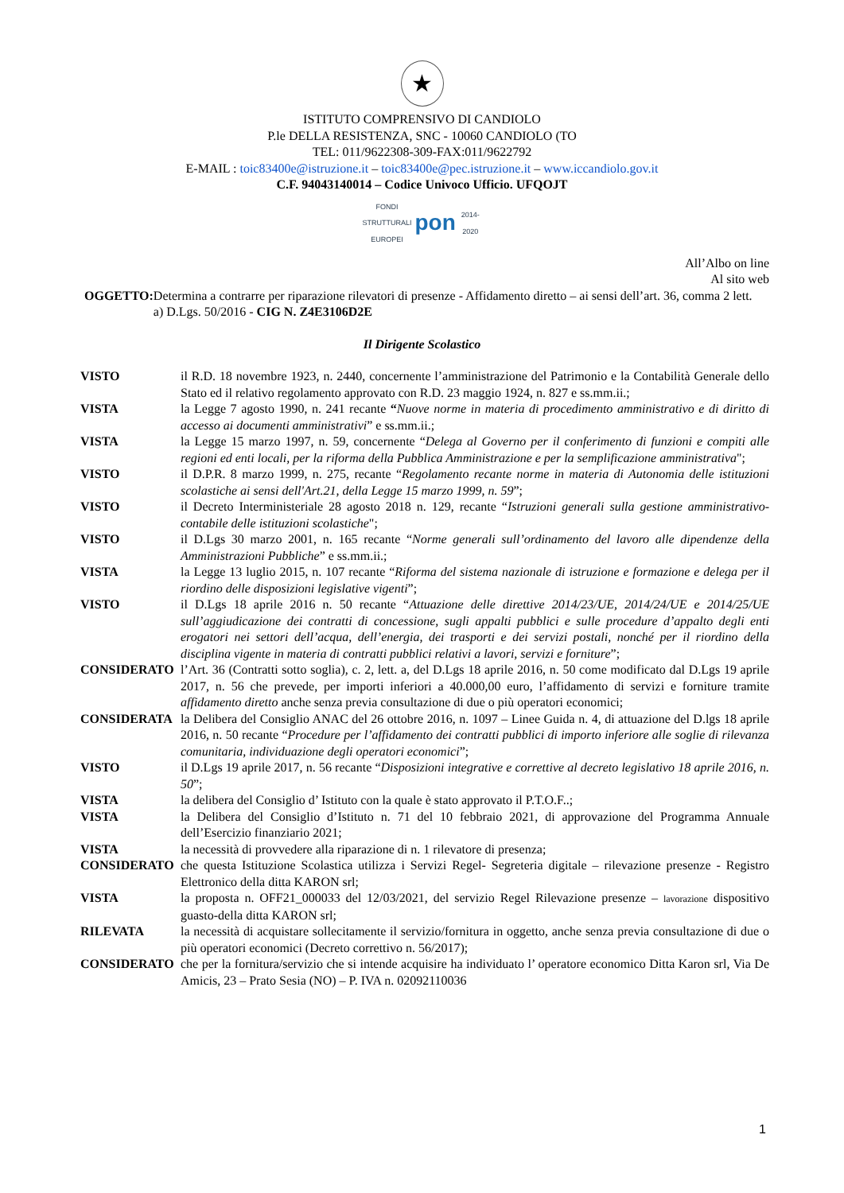★
ISTITUTO COMPRENSIVO DI CANDIOLO
P.le DELLA RESISTENZA, SNC - 10060 CANDIOLO (TO
TEL: 011/9622308-309-FAX:011/9622792
E-MAIL : toic83400e@istruzione.it – toic83400e@pec.istruzione.it – www.iccandiolo.gov.it
C.F. 94043140014 – Codice Univoco Ufficio. UFQOJT
FONDI
STRUTTURALI
EUROPEI pon 2014-2020
All’Albo on line
Al sito web
OGGETTO: Determina a contrarre per riparazione rilevatori di presenze - Affidamento diretto – ai sensi dell’art. 36, comma 2 lett. a) D.Lgs. 50/2016 - CIG N. Z4E3106D2E
Il Dirigente Scolastico
VISTO il R.D. 18 novembre 1923, n. 2440, concernente l’amministrazione del Patrimonio e la Contabilità Generale dello Stato ed il relativo regolamento approvato con R.D. 23 maggio 1924, n. 827 e ss.mm.ii.;
VISTA la Legge 7 agosto 1990, n. 241 recante “Nuove norme in materia di procedimento amministrativo e di diritto di accesso ai documenti amministrativi” e ss.mm.ii.;
VISTA la Legge 15 marzo 1997, n. 59, concernente “Delega al Governo per il conferimento di funzioni e compiti alle regioni ed enti locali, per la riforma della Pubblica Amministrazione e per la semplificazione amministrativa";
VISTO il D.P.R. 8 marzo 1999, n. 275, recante “Regolamento recante norme in materia di Autonomia delle istituzioni scolastiche ai sensi dell'Art.21, della Legge 15 marzo 1999, n. 59”;
VISTO il Decreto Interministeriale 28 agosto 2018 n. 129, recante “Istruzioni generali sulla gestione amministrativo-contabile delle istituzioni scolastiche";
VISTO il D.Lgs 30 marzo 2001, n. 165 recante “Norme generali sull’ordinamento del lavoro alle dipendenze della Amministrazioni Pubbliche” e ss.mm.ii.;
VISTA la Legge 13 luglio 2015, n. 107 recante “Riforma del sistema nazionale di istruzione e formazione e delega per il riordino delle disposizioni legislative vigenti”;
VISTO il D.Lgs 18 aprile 2016 n. 50 recante “Attuazione delle direttive 2014/23/UE, 2014/24/UE e 2014/25/UE sull’aggiudicazione dei contratti di concessione, sugli appalti pubblici e sulle procedure d’appalto degli enti erogatori nei settori dell’acqua, dell’energia, dei trasporti e dei servizi postali, nonché per il riordino della disciplina vigente in materia di contratti pubblici relativi a lavori, servizi e forniture”;
CONSIDERATO l’Art. 36 (Contratti sotto soglia), c. 2, lett. a, del D.Lgs 18 aprile 2016, n. 50 come modificato dal D.Lgs 19 aprile 2017, n. 56 che prevede, per importi inferiori a 40.000,00 euro, l’affidamento di servizi e forniture tramite affidamento diretto anche senza previa consultazione di due o più operatori economici;
CONSIDERATA la Delibera del Consiglio ANAC del 26 ottobre 2016, n. 1097 – Linee Guida n. 4, di attuazione del D.lgs 18 aprile 2016, n. 50 recante “Procedure per l’affidamento dei contratti pubblici di importo inferiore alle soglie di rilevanza comunitaria, individuazione degli operatori economici”;
VISTO il D.Lgs 19 aprile 2017, n. 56 recante “Disposizioni integrative e correttive al decreto legislativo 18 aprile 2016, n. 50”;
VISTA la delibera del Consiglio d’ Istituto con la quale è stato approvato il P.T.O.F..;
VISTA la Delibera del Consiglio d’Istituto n. 71 del 10 febbraio 2021, di approvazione del Programma Annuale dell’Esercizio finanziario 2021;
VISTA la necessità di provvedere alla riparazione di n. 1 rilevatore di presenza;
CONSIDERATO che questa Istituzione Scolastica utilizza i Servizi Regel- Segreteria digitale – rilevazione presenze - Registro Elettronico della ditta KARON srl;
VISTA la proposta n. OFF21_000033 del 12/03/2021, del servizio Regel Rilevazione presenze – lavorazione dispositivo guasto-della ditta KARON srl;
RILEVATA la necessità di acquistare sollecitamente il servizio/fornitura in oggetto, anche senza previa consultazione di due o più operatori economici (Decreto correttivo n. 56/2017);
CONSIDERATO che per la fornitura/servizio che si intende acquisire ha individuato l’ operatore economico Ditta Karon srl, Via De Amicis, 23 – Prato Sesia (NO) – P. IVA n. 02092110036
1